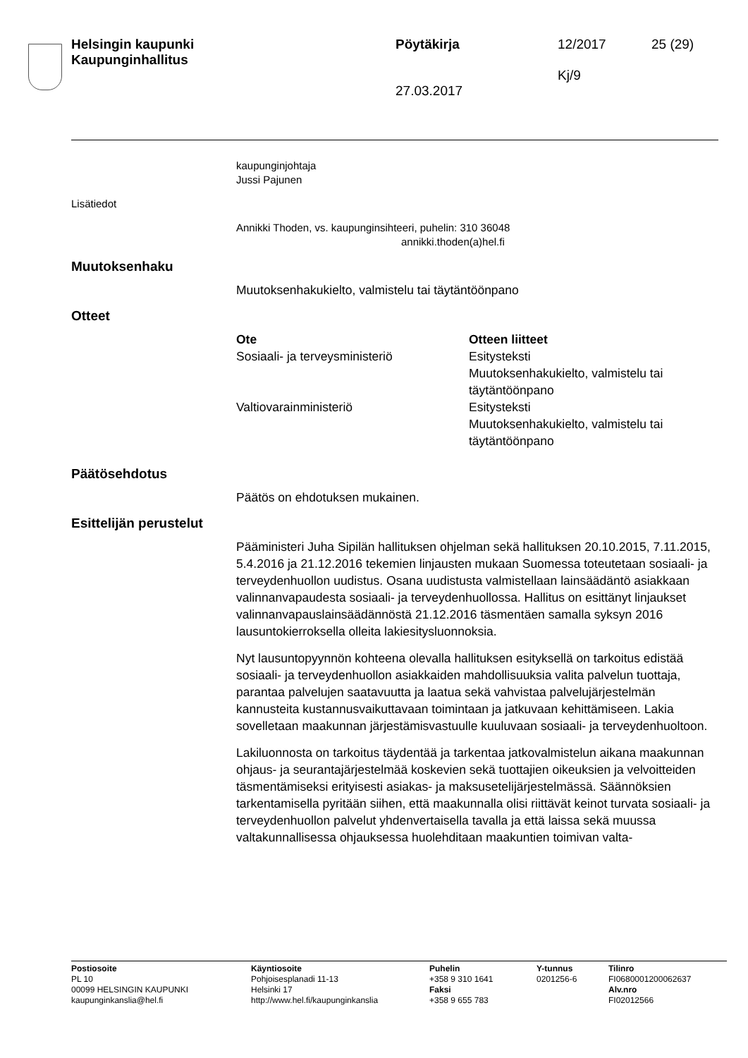Helsingin kaupunki
Kaupunginhallitus
Pöytäkirja
27.03.2017
12/2017
Kj/9
25 (29)
kaupunginjohtaja
Jussi Pajunen
Lisätiedot
Annikki Thoden, vs. kaupunginsihteeri, puhelin: 310 36048
annikki.thoden(a)hel.fi
Muutoksenhaku
Muutoksenhakukielto, valmistelu tai täytäntöönpano
Otteet
| Ote | Otteen liitteet |
| --- | --- |
| Sosiaali- ja terveysministeriö | Esitysteksti Muutoksenhakukielto, valmistelu tai täytäntöönpano |
| Valtiovarainministeriö | Esitysteksti Muutoksenhakukielto, valmistelu tai täytäntöönpano |
Päätösehdotus
Päätös on ehdotuksen mukainen.
Esittelijän perustelut
Pääministeri Juha Sipilän hallituksen ohjelman sekä hallituksen 20.10.2015, 7.11.2015, 5.4.2016 ja 21.12.2016 tekemien linjausten mukaan Suomessa toteutetaan sosiaali- ja terveydenhuollon uudistus. Osana uudistusta valmistellaan lainsäädäntö asiakkaan valinnanvapaudesta sosiaali- ja terveydenhuollossa. Hallitus on esittänyt linjaukset valinnanvapauslainsäädännöstä 21.12.2016 täsmentäen samalla syksyn 2016 lausuntokierroksella olleita lakiesitysluonnoksia.
Nyt lausuntopyynnön kohteena olevalla hallituksen esityksellä on tarkoitus edistää sosiaali- ja terveydenhuollon asiakkaiden mahdollisuuksia valita palvelun tuottaja, parantaa palvelujen saatavuutta ja laatua sekä vahvistaa palvelujärjestelmän kannusteita kustannusvaikuttavaan toimintaan ja jatkuvaan kehittämiseen. Lakia sovelletaan maakunnan järjestämisvastuulle kuuluvaan sosiaali- ja terveydenhuoltoon.
Lakiluonnosta on tarkoitus täydentää ja tarkentaa jatkovalmistelun aikana maakunnan ohjaus- ja seurantajärjestelmää koskevien sekä tuottajien oikeuksien ja velvoitteiden täsmentämiseksi erityisesti asiakas- ja maksusetelijärjestelmässä. Säännöksien tarkentamisella pyritään siihen, että maakunnalla olisi riittävät keinot turvata sosiaali- ja terveydenhuollon palvelut yhdenvertaisella tavalla ja että laissa sekä muussa valtakunnallisessa ohjauksessa huolehditaan maakuntien toimivan valta-
| Postiosoite PL 10 00099 HELSINGIN KAUPUNKI kaupunginkanslia@hel.fi | Käyntiosoite Pohjoisesplanadi 11-13 Helsinki 17 http://www.hel.fi/kaupunginkanslia | Puhelin +358 9 310 1641 Faksi +358 9 655 783 | Y-tunnus 0201256-6 | Tilinro FI0680001200062637 Alv.nro FI02012566 |